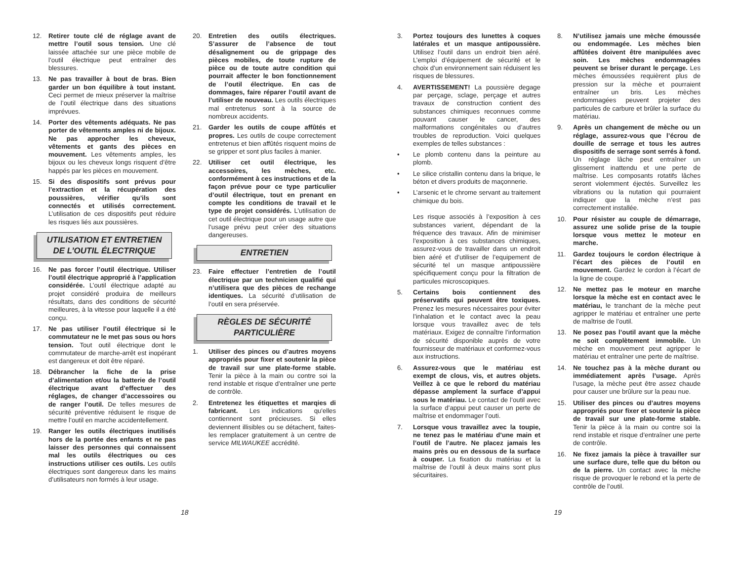12. Retirer toute clé de réglage avant de mettre l’outil sous tension. Une clé laissée attachée sur une pièce mobile de l’outil électrique peut entraîner des blessures.
13. Ne pas travailler à bout de bras. Bien garder un bon équilibre à tout instant. Ceci permet de mieux préserver la maîtrise de l’outil électrique dans des situations imprévues.
14. Porter des vêtements adéquats. Ne pas porter de vêtements amples ni de bijoux. Ne pas approcher les cheveux, vêtements et gants des pièces en mouvement. Les vêtements amples, les bijoux ou les cheveux longs risquent d’être happés par les pièces en mouvement.
15. Si des dispositifs sont prévus pour l’extraction et la récupération des poussières, vérifier qu’ils sont connectés et utilisés correctement. L’utilisation de ces dispositifs peut réduire les risques liés aux poussières.
UTILISATION ET ENTRETIEN
DE L’OUTIL ÉLECTRIQUE
16. Ne pas forcer l’outil électrique. Utiliser l’outil électrique approprié à l’application considérée. L’outil électrique adapté au projet considéré produira de meilleurs résultats, dans des conditions de sécurité meilleures, à la vitesse pour laquelle il a été conçu.
17. Ne pas utiliser l’outil électrique si le commutateur ne le met pas sous ou hors tension. Tout outil électrique dont le commutateur de marche-arrêt est inopérant est dangereux et doit être réparé.
18. Débrancher la fiche de la prise d’alimentation et/ou la batterie de l’outil électrique avant d’effectuer des réglages, de changer d’accessoires ou de ranger l’outil. De telles mesures de sécurité préventive réduisent le risque de mettre l’outil en marche accidentellement.
19. Ranger les outils électriques inutilisés hors de la portée des enfants et ne pas laisser des personnes qui connaissent mal les outils électriques ou ces instructions utiliser ces outils. Les outils électriques sont dangereux dans les mains d’utilisateurs non formés à leur usage.
20. Entretien des outils électriques. S’assurer de l’absence de tout désalignement ou de grippage des pièces mobiles, de toute rupture de pièce ou de toute autre condition qui pourrait affecter le bon fonctionnement de l’outil électrique. En cas de dommages, faire réparer l’outil avant de l’utiliser de nouveau. Les outils électriques mal entretenus sont à la source de nombreux accidents.
21. Garder les outils de coupe affûtés et propres. Les outils de coupe correctement entretenus et bien affûtés risquent moins de se gripper et sont plus faciles à manier.
22. Utiliser cet outil électrique, les accessoires, les mèches, etc. conformément à ces instructions et de la façon prévue pour ce type particulier d’outil électrique, tout en prenant en compte les conditions de travail et le type de projet considérés. L’utilisation de cet outil électrique pour un usage autre que l’usage prévu peut créer des situations dangereuses.
ENTRETIEN
23. Faire effectuer l’entretien de l’outil électrique par un technicien qualifié qui n’utilisera que des pièces de rechange identiques. La sécurité d’utilisation de l’outil en sera préservée.
RÈGLES DE SÉCURITÉ
PARTICULIÈRE
1. Utiliser des pinces ou d’autres moyens appropriés pour fixer et soutenir la pièce de travail sur une plate-forme stable. Tenir la pièce à la main ou contre soi la rend instable et risque d’entraîner une perte de contrôle.
2. Entretenez les étiquettes et marqies di fabricant. Les indications qu'elles contiennent sont précieuses. Si elles deviennent illisibles ou se détachent, faites-les remplacer gratuitement à un centre de service MILWAUKEE accrédité.
3. Portez toujours des lunettes à coques latérales et un masque antipoussière. Utilisez l’outil dans un endroit bien aéré. L’emploi d’équipement de sécurité et le choix d’un environnement sain réduisent les risques de blessures.
4. AVERTISSEMENT! La poussière degage par perçage, sclage, perçage et autres travaux de construction contient des substances chimiques reconnues comme pouvant causer le cancer, des malformations congénitales ou d’autres troubles de reproduction. Voici quelques exemples de telles substances :
• Le plomb contenu dans la peinture au plomb.
• Le silice cristallin contenu dans la brique, le béton et divers produits de maçonnerie.
• L’arsenic et le chrome servant au traitement chimique du bois.
Les risque associés à l’exposition à ces substances varient, dépendant de la fréquence des travaux. Afin de minimiser l’exposition à ces substances chimiques, assurez-vous de travailler dans un endroit bien aéré et d’utiliser de l’equipement de sécurité tel un masque antipoussière spécifiquement conçu pour la filtration de particules microscopiques.
5. Certains bois contiennent des préservatifs qui peuvent être toxiques. Prenez les mesures nécessaires pour éviter l’inhalation et le contact avec la peau lorsque vous travaillez avec de tels matériaux. Exigez de connaître l’information de sécurité disponible auprès de votre fournisseur de matériaux et conformez-vous aux instructions.
6. Assurez-vous que le matériau est exempt de clous, vis, et autres objets. Veillez à ce que le rebord du matériau dépasse amplement la surface d’appui sous le matériau. Le contact de l’outil avec la surface d’appui peut causer un perte de maîtrise et endommager l’outi.
7. Lorsque vous travaillez avec la toupie, ne tenez pas le matériau d’une main et l’outil de l’autre. Ne placez jamais les mains près ou en dessous de la surface à couper. La fixation du matériau et la maîtrise de l’outil à deux mains sont plus sécuritaires.
8. N’utilisez jamais une mèche émoussée ou endommagée. Les mèches bien affûtées doivent être manipulées avec soin. Les mèches endommagées peuvent se briser durant le perçage. Les mèches émoussées requièrent plus de pression sur la mèche et pourraient entraîner un bris. Les mèches endommagées peuvent projeter des particules de carbure et brûler la surface du matériau.
9. Après un changement de mèche ou un réglage, assurez-vous que l’écrou de douille de serrage et tous les autres dispositifs de serrage sont serrés à fond. Un réglage lâche peut entraîner un glissement inattendu et une perte de maîtrise. Les composants rotatifs lâches seront violemment éjectés. Surveillez les vibrations ou la nutation qui pourraient indiquer que la mèche n’est pas correctement installée.
10. Pour résister au couple de démarrage, assurez une solide prise de la toupie lorsque vous mettez le moteur en marche.
11. Gardez toujours le cordon électrique à l’écart des pièces de l’outil en mouvement. Gardez le cordon à l’écart de la ligne de coupe.
12. Ne mettez pas le moteur en marche lorsque la mèche est en contact avec le matériau, le tranchant de la mèche peut agripper le matériau et entraîner une perte de maîtrise de l’outil.
13. Ne posez pas l’outil avant que la mèche ne soit complètement immobile. Un mèche en mouvement peut agripper le matériau et entraîner une perte de maîtrise.
14. Ne touchez pas à la mèche durant ou immédiatement après l’usage. Après l’usage, la mèche peut être assez chaude pour causer une brûlure sur la peau nue.
15. Utiliser des pinces ou d’autres moyens appropriés pour fixer et soutenir la pièce de travail sur une plate-forme stable. Tenir la pièce à la main ou contre soi la rend instable et risque d’entraîner une perte de contrôle.
16. Ne fixez jamais la pièce à travailler sur une surface dure, telle que du béton ou de la pierre. Un contact avec la mèche risque de provoquer le rebond et la perte de contrôle de l’outil.
18 19